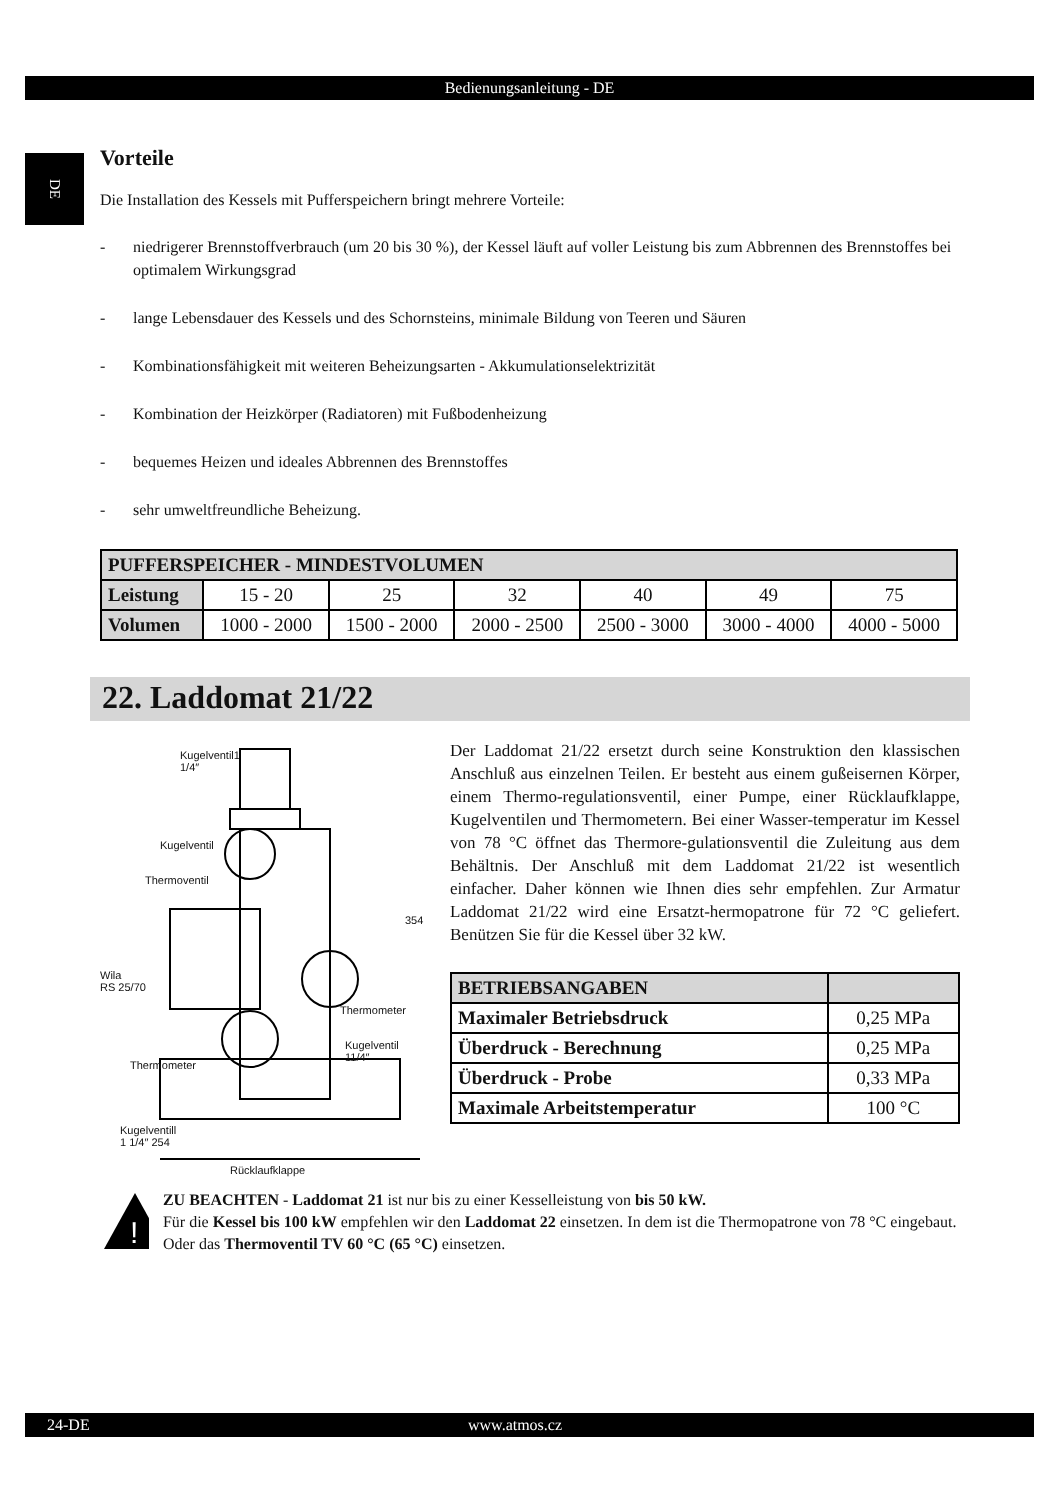Bedienungsanleitung - DE
DE
Vorteile
Die Installation des Kessels mit Pufferspeichern bringt mehrere Vorteile:
- niedrigerer Brennstoffverbrauch (um 20 bis 30 %), der Kessel läuft auf voller Leistung bis zum Abbrennen des Brennstoffes bei optimalem Wirkungsgrad
- lange Lebensdauer des Kessels und des Schornsteins, minimale Bildung von Teeren und Säuren
- Kombinationsfähigkeit mit weiteren Beheizungsarten - Akkumulationselektrizität
- Kombination der Heizkörper (Radiatoren) mit Fußbodenheizung
- bequemes Heizen und ideales Abbrennen des Brennstoffes
- sehr umweltfreundliche Beheizung.
| PUFFERSPEICHER - MINDESTVOLUMEN | | | | | | |
| --- | --- | --- | --- | --- | --- | --- |
| Leistung | 15 - 20 | 25 | 32 | 40 | 49 | 75 |
| Volumen | 1000 - 2000 | 1500 - 2000 | 2000 - 2500 | 2500 - 3000 | 3000 - 4000 | 4000 - 5000 |
22. Laddomat 21/22
Kugelventil1
1/4″
Kugelventil
Thermoventil
354
Wila
RS 25/70
Thermometer
Kugelventil
11/4″
Thermometer
Kugelventill
1 1/4″ 254
Rücklaufklappe
Der Laddomat 21/22 ersetzt durch seine Konstruktion den klassischen Anschluß aus einzelnen Teilen. Er besteht aus einem gußeisernen Körper, einem Thermo-regulationsventil, einer Pumpe, einer Rücklaufklappe, Kugelventilen und Thermometern. Bei einer Wasser-temperatur im Kessel von 78 °C öffnet das Thermore-gulationsventil die Zuleitung aus dem Behältnis. Der Anschluß mit dem Laddomat 21/22 ist wesentlich einfacher. Daher können wie Ihnen dies sehr empfehlen. Zur Armatur Laddomat 21/22 wird eine Ersatzt-hermopatrone für 72 °C geliefert. Benützen Sie für die Kessel über 32 kW.
| BETRIEBSANGABEN | |
| Maximaler Betriebsdruck | 0,25 MPa |
| Überdruck - Berechnung | 0,25 MPa |
| Überdruck - Probe | 0,33 MPa |
| Maximale Arbeitstemperatur | 100 °C |
!
ZU BEACHTEN - Laddomat 21 ist nur bis zu einer Kesselleistung von bis 50 kW.
Für die Kessel bis 100 kW empfehlen wir den Laddomat 22 einsetzen. In dem ist die Thermopatrone von 78 °C eingebaut. Oder das Thermoventil TV 60 °C (65 °C) einsetzen.
24-DE www.atmos.cz